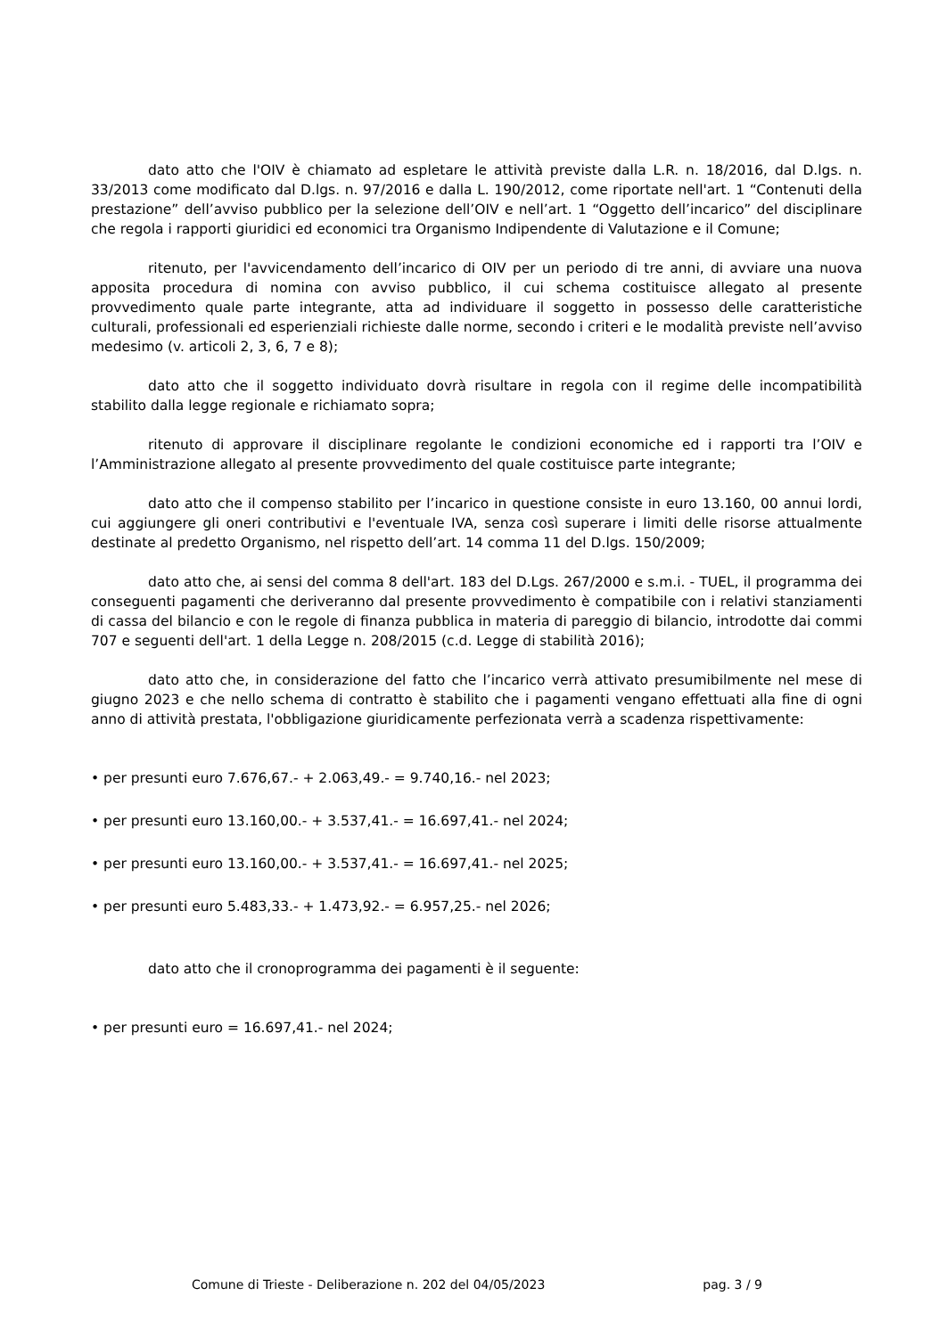dato atto che l'OIV è chiamato ad espletare le attività previste dalla L.R. n. 18/2016, dal D.lgs. n. 33/2013 come modificato dal D.lgs. n. 97/2016 e dalla L. 190/2012, come riportate nell'art. 1 “Contenuti della prestazione” dell’avviso pubblico per la selezione dell’OIV e nell’art. 1 “Oggetto dell’incarico” del disciplinare che regola i rapporti giuridici ed economici tra Organismo Indipendente di Valutazione e il Comune;
ritenuto, per l'avvicendamento dell’incarico di OIV per un periodo di tre anni, di avviare una nuova apposita procedura di nomina con avviso pubblico, il cui schema costituisce allegato al presente provvedimento quale parte integrante, atta ad individuare il soggetto in possesso delle caratteristiche culturali, professionali ed esperienziali richieste dalle norme, secondo i criteri e le modalità previste nell’avviso medesimo (v. articoli 2, 3, 6, 7 e 8);
dato atto che il soggetto individuato dovrà risultare in regola con il regime delle incompatibilità stabilito dalla legge regionale e richiamato sopra;
ritenuto di approvare il disciplinare regolante le condizioni economiche ed i rapporti tra l’OIV e l’Amministrazione allegato al presente provvedimento del quale costituisce parte integrante;
dato atto che il compenso stabilito per l’incarico in questione consiste in euro 13.160, 00 annui lordi, cui aggiungere gli oneri contributivi e l'eventuale IVA, senza così superare i limiti delle risorse attualmente destinate al predetto Organismo, nel rispetto dell’art. 14 comma 11 del D.lgs. 150/2009;
dato atto che, ai sensi del comma 8 dell'art. 183 del D.Lgs. 267/2000 e s.m.i. - TUEL, il programma dei conseguenti pagamenti che deriveranno dal presente provvedimento è compatibile con i relativi stanziamenti di cassa del bilancio e con le regole di finanza pubblica in materia di pareggio di bilancio, introdotte dai commi 707 e seguenti dell'art. 1 della Legge n. 208/2015 (c.d. Legge di stabilità 2016);
dato atto che, in considerazione del fatto che l’incarico verrà attivato presumibilmente nel mese di giugno 2023 e che nello schema di contratto è stabilito che i pagamenti vengano effettuati alla fine di ogni anno di attività prestata, l'obbligazione giuridicamente perfezionata verrà a scadenza rispettivamente:
• per presunti euro 7.676,67.- + 2.063,49.- = 9.740,16.- nel 2023;
• per presunti euro 13.160,00.- + 3.537,41.- = 16.697,41.- nel 2024;
• per presunti euro 13.160,00.- + 3.537,41.- = 16.697,41.- nel 2025;
• per presunti euro 5.483,33.- + 1.473,92.- = 6.957,25.- nel 2026;
dato atto che il cronoprogramma dei pagamenti è il seguente:
• per presunti euro = 16.697,41.- nel 2024;
Comune di Trieste - Deliberazione n. 202 del 04/05/2023 pag. 3 / 9